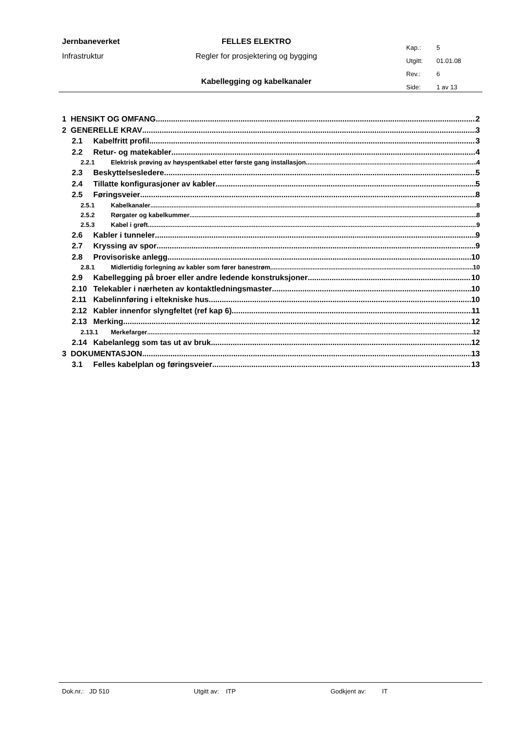Jernbaneverket
Infrastruktur
FELLES ELEKTRO
Regler for prosjektering og bygging
Kabellegging og kabelkanaler
Kap.: 5
Utgitt: 01.01.08
Rev.: 6
Side: 1 av 13
1 HENSIKT OG OMFANG 2
2 GENERELLE KRAV 3
2.1 Kabelfritt profil 3
2.2 Retur- og matekabler 4
2.2.1 Elektrisk prøving av høyspentkabel etter første gang installasjon. 4
2.3 Beskyttelsesledere 5
2.4 Tillatte konfigurasjoner av kabler 5
2.5 Føringsveier 8
2.5.1 Kabelkanaler 8
2.5.2 Rørgater og kabelkummer 8
2.5.3 Kabel i grøft 9
2.6 Kabler i tunneler 9
2.7 Kryssing av spor 9
2.8 Provisoriske anlegg 10
2.8.1 Midlertidig forlegning av kabler som fører banestrøm 10
2.9 Kabellegging på broer eller andre ledende konstruksjoner 10
2.10 Telekabler i nærheten av kontaktledningsmaster 10
2.11 Kabelinnføring i eltekniske hus 10
2.12 Kabler innenfor slyngfeltet (ref kap 6) 11
2.13 Merking 12
2.13.1 Merkefarger 12
2.14 Kabelanlegg som tas ut av bruk. 12
3 DOKUMENTASJON 13
3.1 Felles kabelplan og føringsveier 13
Dok.nr.: JD 510 Utgitt av: ITP Godkjent av: IT